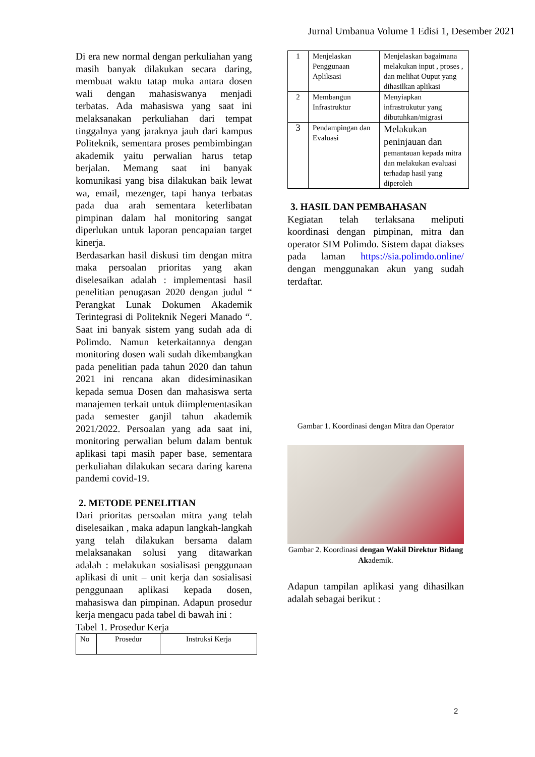Jurnal Umbanua Volume 1 Edisi 1, Desember 2021
Di era new normal dengan perkuliahan yang masih banyak dilakukan secara daring, membuat waktu tatap muka antara dosen wali dengan mahasiswanya menjadi terbatas. Ada mahasiswa yang saat ini melaksanakan perkuliahan dari tempat tinggalnya yang jaraknya jauh dari kampus Politeknik, sementara proses pembimbingan akademik yaitu perwalian harus tetap berjalan. Memang saat ini banyak komunikasi yang bisa dilakukan baik lewat wa, email, mezenger, tapi hanya terbatas pada dua arah sementara keterlibatan pimpinan dalam hal monitoring sangat diperlukan untuk laporan pencapaian target kinerja.
Berdasarkan hasil diskusi tim dengan mitra maka persoalan prioritas yang akan diselesaikan adalah : implementasi hasil penelitian penugasan 2020 dengan judul “ Perangkat Lunak Dokumen Akademik Terintegrasi di Politeknik Negeri Manado “. Saat ini banyak sistem yang sudah ada di Polimdo. Namun keterkaitannya dengan monitoring dosen wali sudah dikembangkan pada penelitian pada tahun 2020 dan tahun 2021 ini rencana akan didesiminasikan kepada semua Dosen dan mahasiswa serta manajemen terkait untuk diimplementasikan pada semester ganjil tahun akademik 2021/2022. Persoalan yang ada saat ini, monitoring perwalian belum dalam bentuk aplikasi tapi masih paper base, sementara perkuliahan dilakukan secara daring karena pandemi covid-19.
2. METODE PENELITIAN
Dari prioritas persoalan mitra yang telah diselesaikan , maka adapun langkah-langkah yang telah dilakukan bersama dalam melaksanakan solusi yang ditawarkan adalah : melakukan sosialisasi penggunaan aplikasi di unit – unit kerja dan sosialisasi penggunaan aplikasi kepada dosen, mahasiswa dan pimpinan. Adapun prosedur kerja mengacu pada tabel di bawah ini :
Tabel 1. Prosedur Kerja
| No | Prosedur | Instruksi Kerja |
| 1 | Menjelaskan Penggunaan Apliksasi | Menjelaskan bagaimana melakukan input , proses , dan melihat Ouput yang dihasilkan aplikasi |
| 2 | Membangun Infrastruktur | Menyiapkan infrastrukutur yang dibutuhkan/migrasi |
| 3 | Pendampingan dan Evaluasi | Melakukan peninjauan dan pemantauan kepada mitra dan melakukan evaluasi terhadap hasil yang diperoleh |
3. HASIL DAN PEMBAHASAN
Kegiatan telah terlaksana meliputi koordinasi dengan pimpinan, mitra dan operator SIM Polimdo. Sistem dapat diakses pada laman https://sia.polimdo.online/ dengan menggunakan akun yang sudah terdaftar.
Gambar 1. Koordinasi dengan Mitra dan Operator
Gambar 2. Koordinasi dengan Wakil Direktur Bidang Akademik.
Adapun tampilan aplikasi yang dihasilkan adalah sebagai berikut :
2